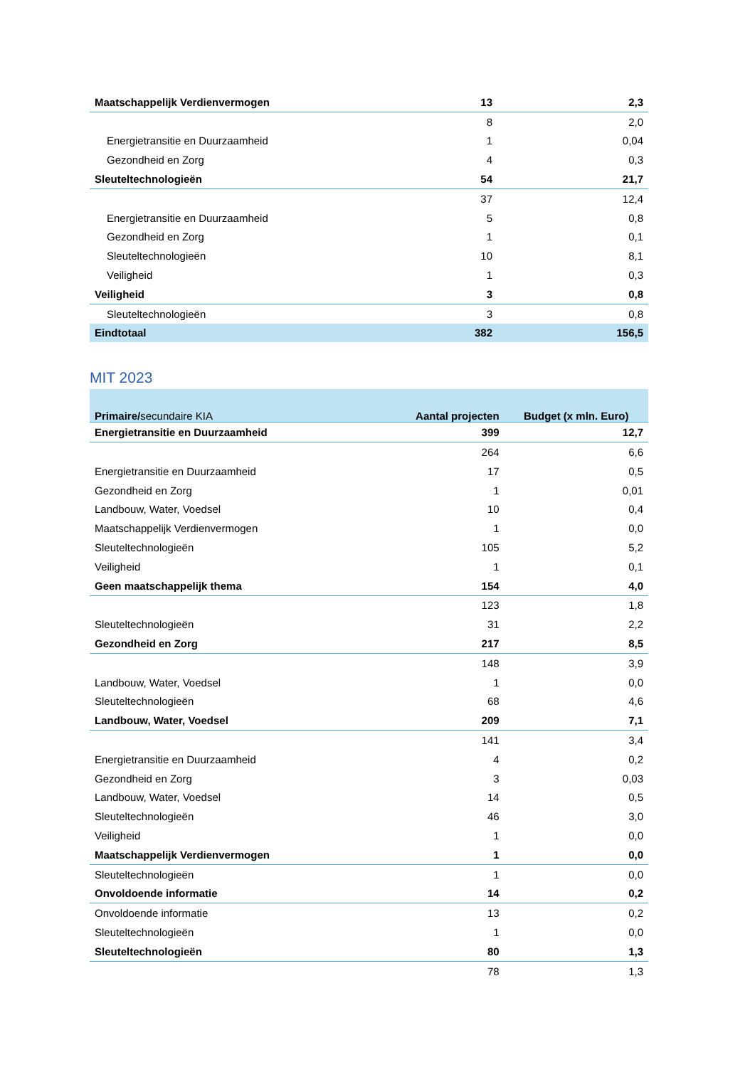| Maatschappelijk Verdienvermogen | 13 | 2,3 |
| | 8 | 2,0 |
| Energietransitie en Duurzaamheid | 1 | 0,04 |
| Gezondheid en Zorg | 4 | 0,3 |
| Sleuteltechnologieën | 54 | 21,7 |
| | 37 | 12,4 |
| Energietransitie en Duurzaamheid | 5 | 0,8 |
| Gezondheid en Zorg | 1 | 0,1 |
| Sleuteltechnologieën | 10 | 8,1 |
| Veiligheid | 1 | 0,3 |
| Veiligheid | 3 | 0,8 |
| Sleuteltechnologieën | 3 | 0,8 |
| Eindtotaal | 382 | 156,5 |
MIT 2023
| Primaire/ secundaire KIA | Aantal projecten | Budget (x mln. Euro) |
| --- | --- | --- |
| Energietransitie en Duurzaamheid | 399 | 12,7 |
| | 264 | 6,6 |
| Energietransitie en Duurzaamheid | 17 | 0,5 |
| Gezondheid en Zorg | 1 | 0,01 |
| Landbouw, Water, Voedsel | 10 | 0,4 |
| Maatschappelijk Verdienvermogen | 1 | 0,0 |
| Sleuteltechnologieën | 105 | 5,2 |
| Veiligheid | 1 | 0,1 |
| Geen maatschappelijk thema | 154 | 4,0 |
| | 123 | 1,8 |
| Sleuteltechnologieën | 31 | 2,2 |
| Gezondheid en Zorg | 217 | 8,5 |
| | 148 | 3,9 |
| Landbouw, Water, Voedsel | 1 | 0,0 |
| Sleuteltechnologieën | 68 | 4,6 |
| Landbouw, Water, Voedsel | 209 | 7,1 |
| | 141 | 3,4 |
| Energietransitie en Duurzaamheid | 4 | 0,2 |
| Gezondheid en Zorg | 3 | 0,03 |
| Landbouw, Water, Voedsel | 14 | 0,5 |
| Sleuteltechnologieën | 46 | 3,0 |
| Veiligheid | 1 | 0,0 |
| Maatschappelijk Verdienvermogen | 1 | 0,0 |
| Sleuteltechnologieën | 1 | 0,0 |
| Onvoldoende informatie | 14 | 0,2 |
| Onvoldoende informatie | 13 | 0,2 |
| Sleuteltechnologieën | 1 | 0,0 |
| Sleuteltechnologieën | 80 | 1,3 |
| | 78 | 1,3 |